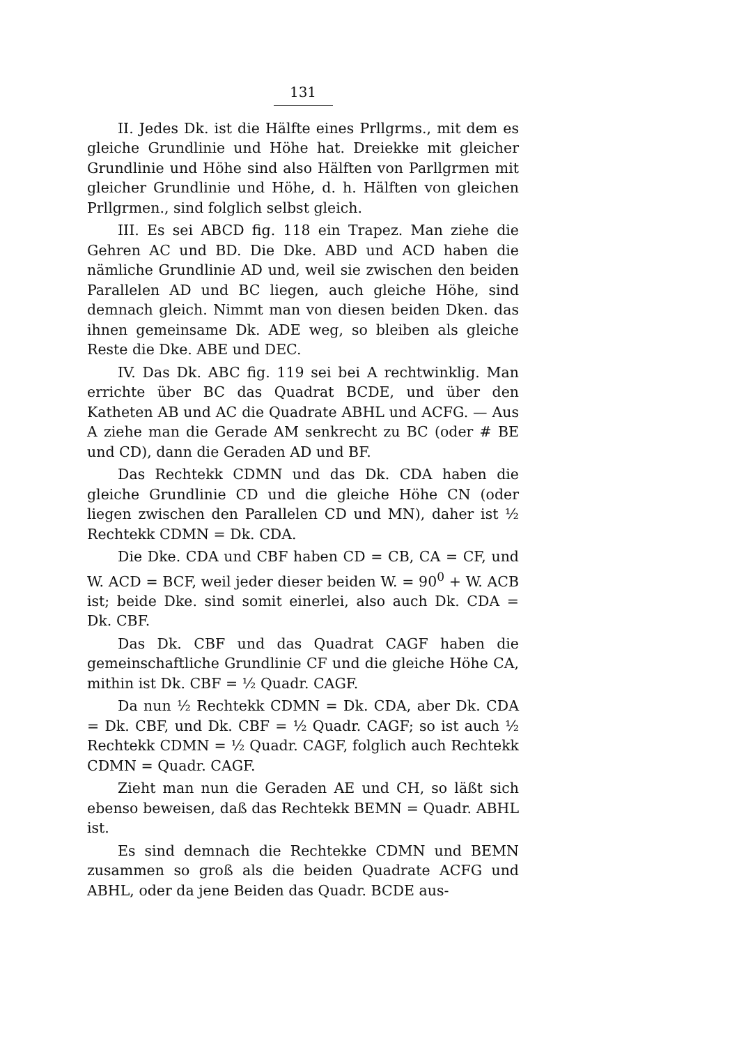131
II. Jedes Dk. ist die Hälfte eines Prllgrms., mit dem es gleiche Grundlinie und Höhe hat. Dreiekke mit gleicher Grundlinie und Höhe sind also Hälften von Parllgrmen mit gleicher Grundlinie und Höhe, d. h. Hälften von gleichen Prllgrmen., sind folglich selbst gleich.
III. Es sei ABCD fig. 118 ein Trapez. Man ziehe die Gehren AC und BD. Die Dke. ABD und ACD haben die nämliche Grundlinie AD und, weil sie zwischen den beiden Parallelen AD und BC liegen, auch gleiche Höhe, sind demnach gleich. Nimmt man von diesen beiden Dken. das ihnen gemeinsame Dk. ADE weg, so bleiben als gleiche Reste die Dke. ABE und DEC.
IV. Das Dk. ABC fig. 119 sei bei A rechtwinklig. Man errichte über BC das Quadrat BCDE, und über den Katheten AB und AC die Quadrate ABHL und ACFG. — Aus A ziehe man die Gerade AM senkrecht zu BC (oder # BE und CD), dann die Geraden AD und BF.
Das Rechtekk CDMN und das Dk. CDA haben die gleiche Grundlinie CD und die gleiche Höhe CN (oder liegen zwischen den Parallelen CD und MN), daher ist ½ Rechtekk CDMN = Dk. CDA.
Die Dke. CDA und CBF haben CD = CB, CA = CF, und W. ACD = BCF, weil jeder dieser beiden W. = 90<sup>0</sup> + W. ACB ist; beide Dke. sind somit einerlei, also auch Dk. CDA = Dk. CBF.
Das Dk. CBF und das Quadrat CAGF haben die gemeinschaftliche Grundlinie CF und die gleiche Höhe CA, mithin ist Dk. CBF = ½ Quadr. CAGF.
Da nun ½ Rechtekk CDMN = Dk. CDA, aber Dk. CDA = Dk. CBF, und Dk. CBF = ½ Quadr. CAGF; so ist auch ½ Rechtekk CDMN = ½ Quadr. CAGF, folglich auch Rechtekk CDMN = Quadr. CAGF.
Zieht man nun die Geraden AE und CH, so läßt sich ebenso beweisen, daß das Rechtekk BEMN = Quadr. ABHL ist.
Es sind demnach die Rechtekke CDMN und BEMN zusammen so groß als die beiden Quadrate ACFG und ABHL, oder da jene Beiden das Quadr. BCDE aus-